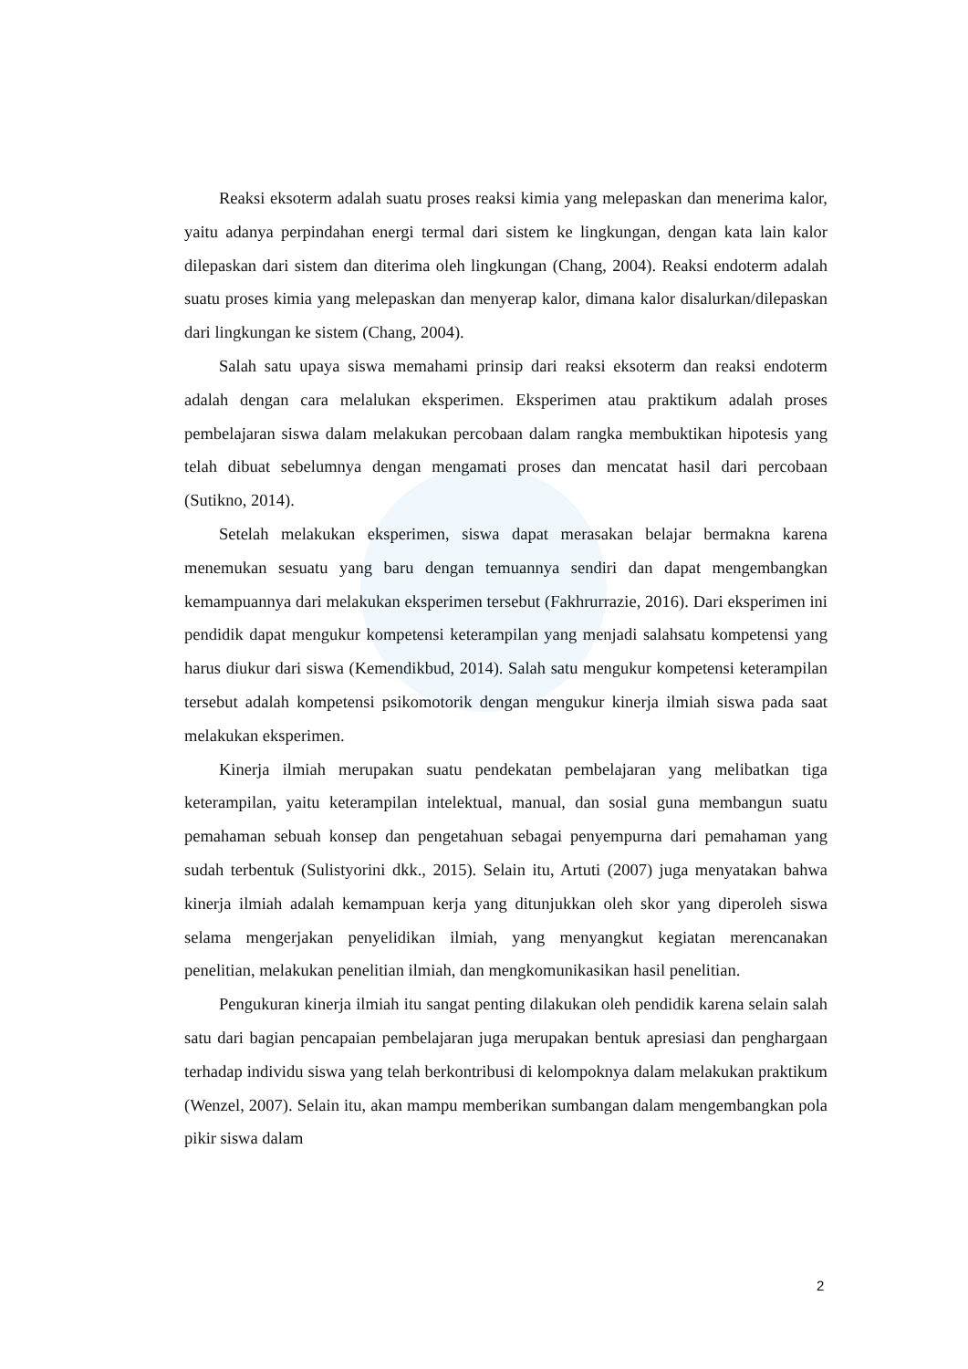Reaksi eksoterm adalah suatu proses reaksi kimia yang melepaskan dan menerima kalor, yaitu adanya perpindahan energi termal dari sistem ke lingkungan, dengan kata lain kalor dilepaskan dari sistem dan diterima oleh lingkungan (Chang, 2004). Reaksi endoterm adalah suatu proses kimia yang melepaskan dan menyerap kalor, dimana kalor disalurkan/dilepaskan dari lingkungan ke sistem (Chang, 2004).
Salah satu upaya siswa memahami prinsip dari reaksi eksoterm dan reaksi endoterm adalah dengan cara melalukan eksperimen. Eksperimen atau praktikum adalah proses pembelajaran siswa dalam melakukan percobaan dalam rangka membuktikan hipotesis yang telah dibuat sebelumnya dengan mengamati proses dan mencatat hasil dari percobaan (Sutikno, 2014).
Setelah melakukan eksperimen, siswa dapat merasakan belajar bermakna karena menemukan sesuatu yang baru dengan temuannya sendiri dan dapat mengembangkan kemampuannya dari melakukan eksperimen tersebut (Fakhrurrazie, 2016). Dari eksperimen ini pendidik dapat mengukur kompetensi keterampilan yang menjadi salahsatu kompetensi yang harus diukur dari siswa (Kemendikbud, 2014). Salah satu mengukur kompetensi keterampilan tersebut adalah kompetensi psikomotorik dengan mengukur kinerja ilmiah siswa pada saat melakukan eksperimen.
Kinerja ilmiah merupakan suatu pendekatan pembelajaran yang melibatkan tiga keterampilan, yaitu keterampilan intelektual, manual, dan sosial guna membangun suatu pemahaman sebuah konsep dan pengetahuan sebagai penyempurna dari pemahaman yang sudah terbentuk (Sulistyorini dkk., 2015). Selain itu, Artuti (2007) juga menyatakan bahwa kinerja ilmiah adalah kemampuan kerja yang ditunjukkan oleh skor yang diperoleh siswa selama mengerjakan penyelidikan ilmiah, yang menyangkut kegiatan merencanakan penelitian, melakukan penelitian ilmiah, dan mengkomunikasikan hasil penelitian.
Pengukuran kinerja ilmiah itu sangat penting dilakukan oleh pendidik karena selain salah satu dari bagian pencapaian pembelajaran juga merupakan bentuk apresiasi dan penghargaan terhadap individu siswa yang telah berkontribusi di kelompoknya dalam melakukan praktikum (Wenzel, 2007). Selain itu, akan mampu memberikan sumbangan dalam mengembangkan pola pikir siswa dalam
2